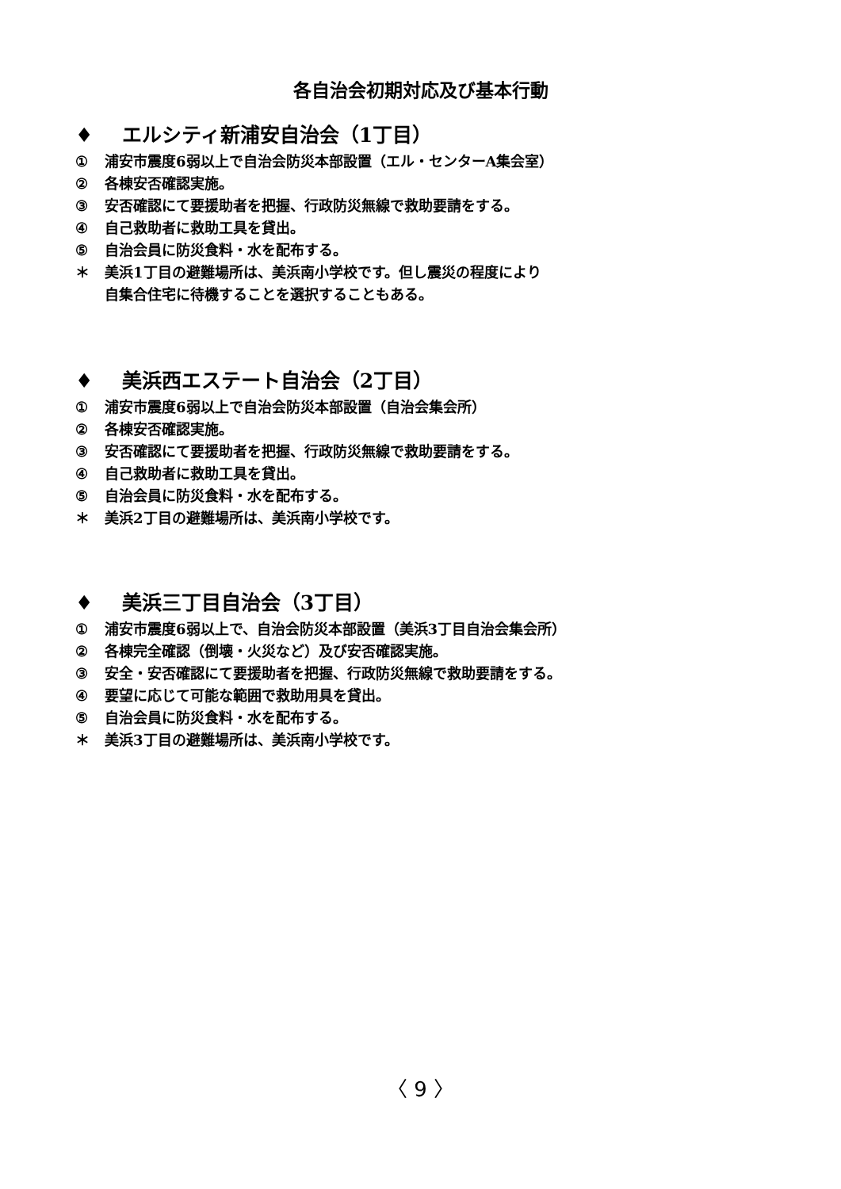各自治会初期対応及び基本行動
♦ エルシティ新浦安自治会（1丁目）
① 浦安市震度6弱以上で自治会防災本部設置（エル・センターA集会室）
② 各棟安否確認実施。
③ 安否確認にて要援助者を把握、行政防災無線で救助要請をする。
④ 自己救助者に救助工具を貸出。
⑤ 自治会員に防災食料・水を配布する。
＊ 美浜1丁目の避難場所は、美浜南小学校です。但し震災の程度により
自集合住宅に待機することを選択することもある。
♦ 美浜西エステート自治会（2丁目）
① 浦安市震度6弱以上で自治会防災本部設置（自治会集会所）
② 各棟安否確認実施。
③ 安否確認にて要援助者を把握、行政防災無線で救助要請をする。
④ 自己救助者に救助工具を貸出。
⑤ 自治会員に防災食料・水を配布する。
＊ 美浜2丁目の避難場所は、美浜南小学校です。
♦ 美浜三丁目自治会（3丁目）
① 浦安市震度6弱以上で、自治会防災本部設置（美浜3丁目自治会集会所）
② 各棟完全確認（倒壊・火災など）及び安否確認実施。
③ 安全・安否確認にて要援助者を把握、行政防災無線で救助要請をする。
④ 要望に応じて可能な範囲で救助用具を貸出。
⑤ 自治会員に防災食料・水を配布する。
＊ 美浜3丁目の避難場所は、美浜南小学校です。
〈 9 〉